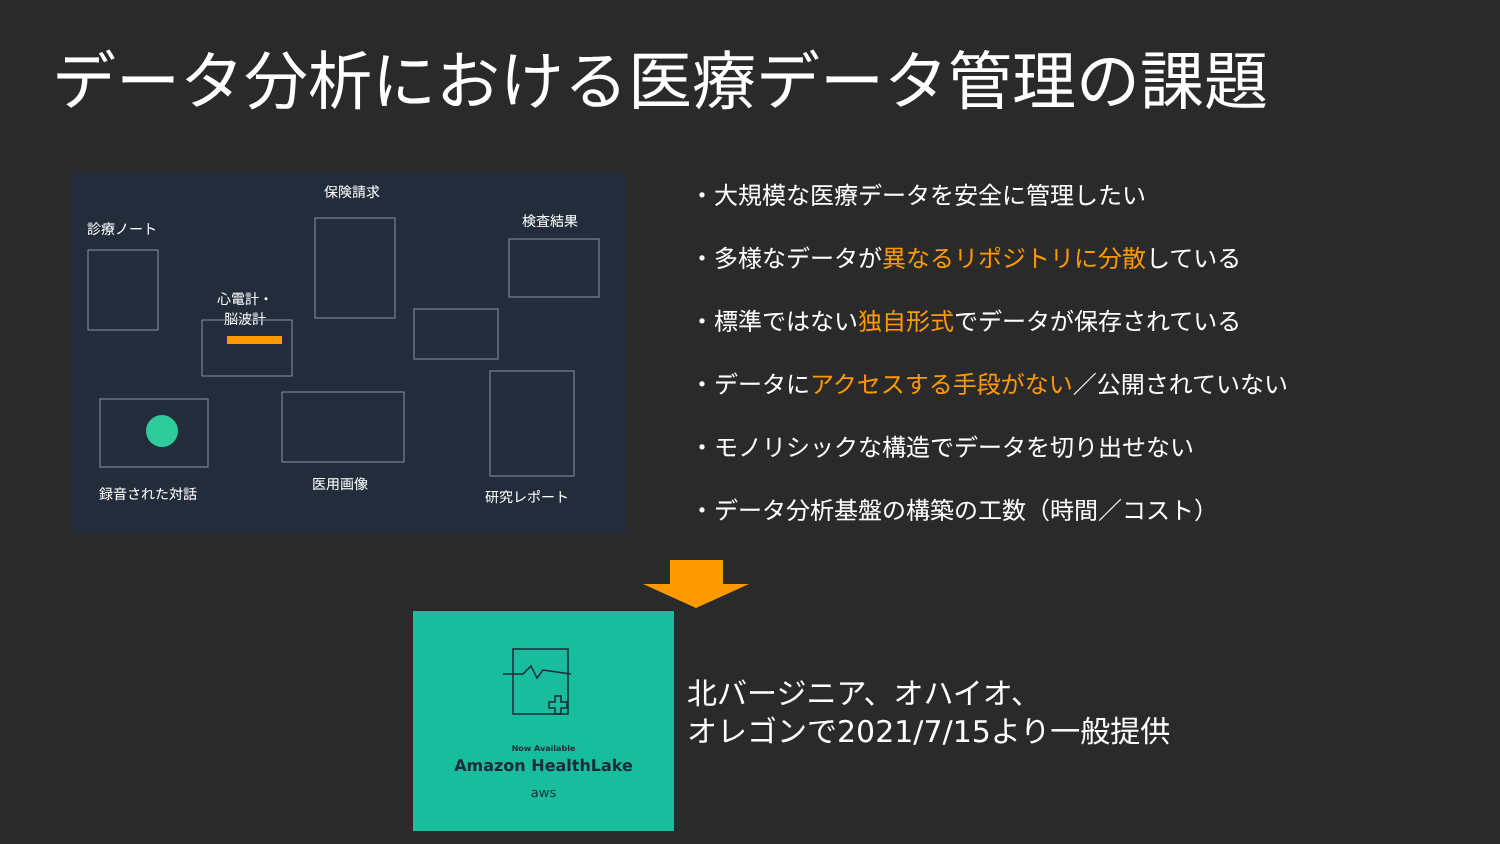データ分析における医療データ管理の課題
保険請求
診療ノート 検査結果
心電計・
脳波計
録音された対話
医用画像
研究レポート
・大規模な医療データを安全に管理したい
・多様なデータが異なるリポジトリに分散している
・標準ではない独自形式でデータが保存されている
・データにアクセスする手段がない／公開されていない
・モノリシックな構造でデータを切り出せない
・データ分析基盤の構築の工数（時間／コスト）
Now Available
Amazon HealthLake
aws
北バージニア、オハイオ、
オレゴンで2021/7/15より一般提供